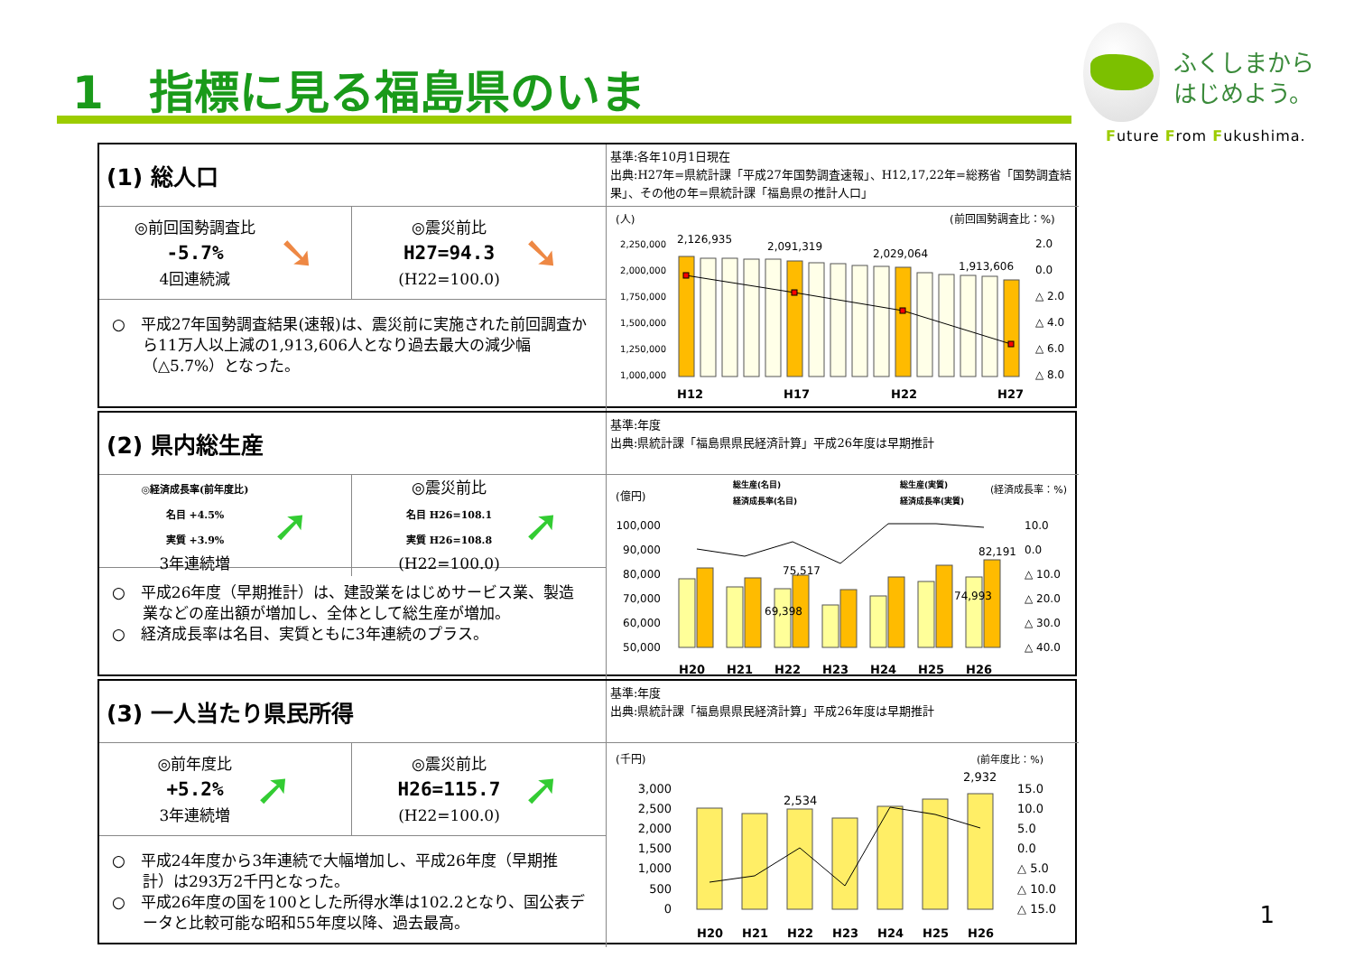1　指標に見る福島県のいま
ふくしまから
はじめよう。
Future From Fukushima.
(1) 総人口
◎前回国勢調査比
-5.7%
4回連続減
➘
◎震災前比
H27=94.3
(H22=100.0)
➘
○　平成27年国勢調査結果(速報)は、震災前に実施された前回調査から11万人以上減の1,913,606人となり過去最大の減少幅（△5.7%）となった。
基準:各年10月1日現在
出典:H27年=県統計課「平成27年国勢調査速報」、H12,17,22年=総務省「国勢調査結果」、その他の年=県統計課「福島県の推計人口」
(人)
(前回国勢調査比：%)
2,250,000
2,000,000
1,750,000
1,500,000
1,250,000
1,000,000
2.0
0.0
△ 2.0
△ 4.0
△ 6.0
△ 8.0
2,126,935
2,091,319
2,029,064
1,913,606
H12
H17
H22
H27
(2) 県内総生産
◎経済成長率(前年度比)
名目 +4.5%
実質 +3.9%
3年連続増
➚
◎震災前比
名目 H26=108.1
実質 H26=108.8
(H22=100.0)
➚
○　平成26年度（早期推計）は、建設業をはじめサービス業、製造業などの産出額が増加し、全体として総生産が増加。
○　経済成長率は名目、実質ともに3年連続のプラス。
基準:年度
出典:県統計課「福島県県民経済計算」平成26年度は早期推計
総生産(名目)
総生産(実質)
経済成長率(名目)
経済成長率(実質)
(億円)
(経済成長率：%)
100,000
90,000
80,000
70,000
60,000
50,000
10.0
0.0
△ 10.0
△ 20.0
△ 30.0
△ 40.0
82,191
75,517
69,398
74,993
H20
H21
H22
H23
H24
H25
H26
(3) 一人当たり県民所得
◎前年度比
+5.2%
3年連続増
➚
◎震災前比
H26=115.7
(H22=100.0)
➚
○　平成24年度から3年連続で大幅増加し、平成26年度（早期推計）は293万2千円となった。
○　平成26年度の国を100とした所得水準は102.2となり、国公表データと比較可能な昭和55年度以降、過去最高。
基準:年度
出典:県統計課「福島県県民経済計算」平成26年度は早期推計
(千円)
(前年度比：%)
3,000
2,500
2,000
1,500
1,000
500
0
15.0
10.0
5.0
0.0
△ 5.0
△ 10.0
△ 15.0
2,534
2,932
H20
H21
H22
H23
H24
H25
H26
1